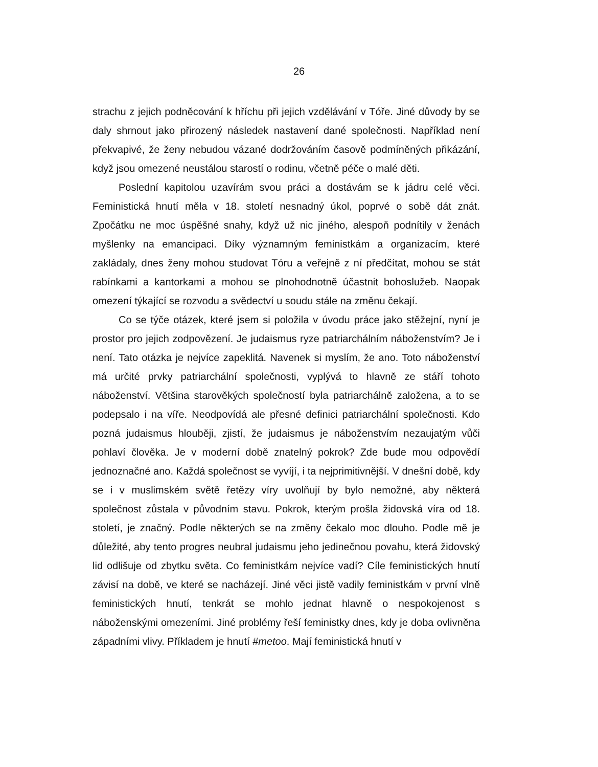26
strachu z jejich podněcování k hříchu při jejich vzdělávání v Tóře. Jiné důvody by se daly shrnout jako přirozený následek nastavení dané společnosti. Například není překvapivé, že ženy nebudou vázané dodržováním časově podmíněných přikázání, když jsou omezené neustálou starostí o rodinu, včetně péče o malé děti.
Poslední kapitolou uzavírám svou práci a dostávám se k jádru celé věci. Feministická hnutí měla v 18. století nesnadný úkol, poprvé o sobě dát znát. Zpočátku ne moc úspěšné snahy, když už nic jiného, alespoň podnítily v ženách myšlenky na emancipaci. Díky významným feministkám a organizacím, které zakládaly, dnes ženy mohou studovat Tóru a veřejně z ní předčítat, mohou se stát rabínkami a kantorkami a mohou se plnohodnotně účastnit bohoslužeb. Naopak omezení týkající se rozvodu a svědectví u soudu stále na změnu čekají.
Co se týče otázek, které jsem si položila v úvodu práce jako stěžejní, nyní je prostor pro jejich zodpovězení. Je judaismus ryze patriarchálním náboženstvím? Je i není. Tato otázka je nejvíce zapeklitá. Navenek si myslím, že ano. Toto náboženství má určité prvky patriarchální společnosti, vyplývá to hlavně ze stáří tohoto náboženství. Většina starověkých společností byla patriarchálně založena, a to se podepsalo i na víře. Neodpovídá ale přesné definici patriarchální společnosti. Kdo pozná judaismus hlouběji, zjistí, že judaismus je náboženstvím nezaujatým vůči pohlaví člověka. Je v moderní době znatelný pokrok? Zde bude mou odpovědí jednoznačné ano. Každá společnost se vyvíjí, i ta nejprimitivnější. V dnešní době, kdy se i v muslimském světě řetězy víry uvolňují by bylo nemožné, aby některá společnost zůstala v původním stavu. Pokrok, kterým prošla židovská víra od 18. století, je značný. Podle některých se na změny čekalo moc dlouho. Podle mě je důležité, aby tento progres neubral judaismu jeho jedinečnou povahu, která židovský lid odlišuje od zbytku světa. Co feministkám nejvíce vadí? Cíle feministických hnutí závisí na době, ve které se nacházejí. Jiné věci jistě vadily feministkám v první vlně feministických hnutí, tenkrát se mohlo jednat hlavně o nespokojenost s náboženskými omezeními. Jiné problémy řeší feministky dnes, kdy je doba ovlivněna západními vlivy. Příkladem je hnutí #metoo. Mají feministická hnutí v